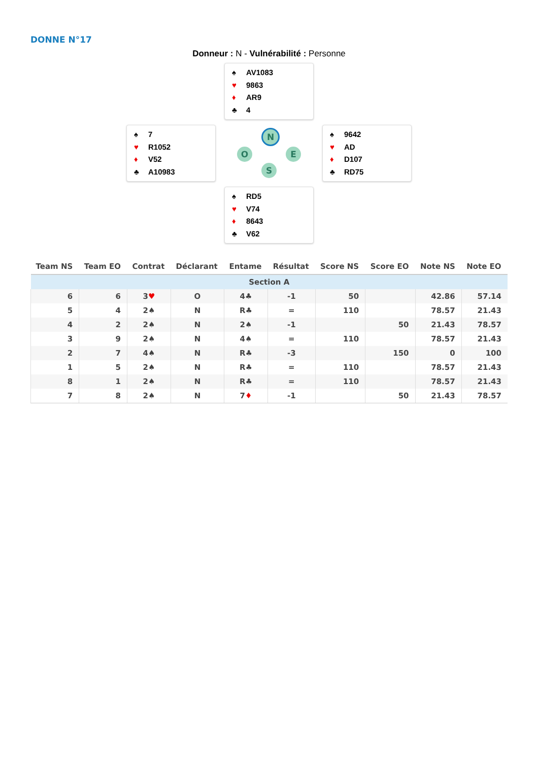DONNE N°17
Donneur : N - Vulnérabilité : Personne
♠ AV1083
♥ 9863
♦ AR9
♣ 4
♠ 7
♥ R1052
♦ V52
♣ A10983
N
O E
S
♠ 9642
♥ AD
♦ D107
♣ RD75
♠ RD5
♥ V74
♦ 8643
♣ V62
| Team NS | Team EO | Contrat | Déclarant | Entame | Résultat | Score NS | Score EO | Note NS | Note EO |
| --- | --- | --- | --- | --- | --- | --- | --- | --- | --- |
| Section A | | | | | | | | | |
| 6 | 6 | 3 ♥ | O | 4♣ | -1 | 50 | | 42.86 | 57.14 |
| 5 | 4 | 2♠ | N | R♣ | = | 110 | | 78.57 | 21.43 |
| 4 | 2 | 2♠ | N | 2♠ | -1 | | 50 | 21.43 | 78.57 |
| 3 | 9 | 2♠ | N | 4♠ | = | 110 | | 78.57 | 21.43 |
| 2 | 7 | 4♠ | N | R♣ | -3 | | 150 | 0 | 100 |
| 1 | 5 | 2♠ | N | R♣ | = | 110 | | 78.57 | 21.43 |
| 8 | 1 | 2♠ | N | R♣ | = | 110 | | 78.57 | 21.43 |
| 7 | 8 | 2♠ | N | 7 ♦ | -1 | | 50 | 21.43 | 78.57 |